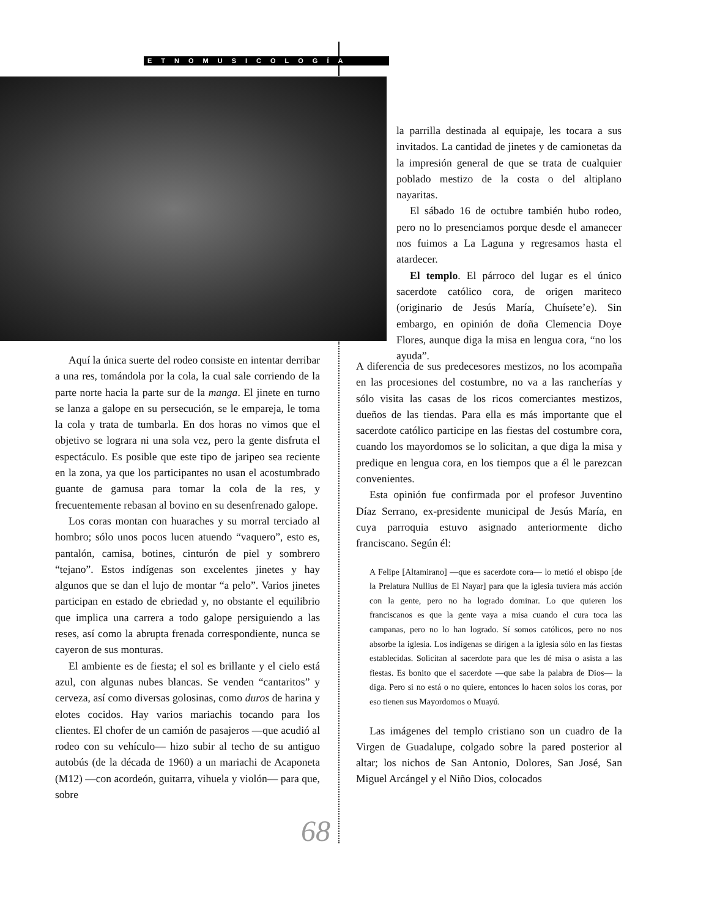ETNOMUSICOLOGÍA
Aquí la única suerte del rodeo consiste en intentar derribar a una res, tomándola por la cola, la cual sale corriendo de la parte norte hacia la parte sur de la manga. El jinete en turno se lanza a galope en su persecución, se le empareja, le toma la cola y trata de tumbarla. En dos horas no vimos que el objetivo se lograra ni una sola vez, pero la gente disfruta el espectáculo. Es posible que este tipo de jaripeo sea reciente en la zona, ya que los participantes no usan el acostumbrado guante de gamusa para tomar la cola de la res, y frecuentemente rebasan al bovino en su desenfrenado galope.
Los coras montan con huaraches y su morral terciado al hombro; sólo unos pocos lucen atuendo “vaquero”, esto es, pantalón, camisa, botines, cinturón de piel y sombrero “tejano”. Estos indígenas son excelentes jinetes y hay algunos que se dan el lujo de montar “a pelo”. Varios jinetes participan en estado de ebriedad y, no obstante el equilibrio que implica una carrera a todo galope persiguiendo a las reses, así como la abrupta frenada correspondiente, nunca se cayeron de sus monturas.
El ambiente es de fiesta; el sol es brillante y el cielo está azul, con algunas nubes blancas. Se venden “cantaritos” y cerveza, así como diversas golosinas, como duros de harina y elotes cocidos. Hay varios mariachis tocando para los clientes. El chofer de un camión de pasajeros —que acudió al rodeo con su vehículo— hizo subir al techo de su antiguo autobús (de la década de 1960) a un mariachi de Acaponeta (M12) —con acordeón, guitarra, vihuela y violón— para que, sobre
la parrilla destinada al equipaje, les tocara a sus invitados. La cantidad de jinetes y de camionetas da la impresión general de que se trata de cualquier poblado mestizo de la costa o del altiplano nayaritas.
El sábado 16 de octubre también hubo rodeo, pero no lo presenciamos porque desde el amanecer nos fuimos a La Laguna y regresamos hasta el atardecer.
El templo. El párroco del lugar es el único sacerdote católico cora, de origen mariteco (originario de Jesús María, Chuísete’e). Sin embargo, en opinión de doña Clemencia Doye Flores, aunque diga la misa en lengua cora, “no los ayuda”.
A diferencia de sus predecesores mestizos, no los acompaña en las procesiones del costumbre, no va a las rancherías y sólo visita las casas de los ricos comerciantes mestizos, dueños de las tiendas. Para ella es más importante que el sacerdote católico participe en las fiestas del costumbre cora, cuando los mayordomos se lo solicitan, a que diga la misa y predique en lengua cora, en los tiempos que a él le parezcan convenientes.
Esta opinión fue confirmada por el profesor Juventino Díaz Serrano, ex-presidente municipal de Jesús María, en cuya parroquia estuvo asignado anteriormente dicho franciscano. Según él:
A Felipe [Altamirano] —que es sacerdote cora— lo metió el obispo [de la Prelatura Nullius de El Nayar] para que la iglesia tuviera más acción con la gente, pero no ha logrado dominar. Lo que quieren los franciscanos es que la gente vaya a misa cuando el cura toca las campanas, pero no lo han logrado. Sí somos católicos, pero no nos absorbe la iglesia. Los indígenas se dirigen a la iglesia sólo en las fiestas establecidas. Solicitan al sacerdote para que les dé misa o asista a las fiestas. Es bonito que el sacerdote —que sabe la palabra de Dios— la diga. Pero si no está o no quiere, entonces lo hacen solos los coras, por eso tienen sus Mayordomos o Muayú.
Las imágenes del templo cristiano son un cuadro de la Virgen de Guadalupe, colgado sobre la pared posterior al altar; los nichos de San Antonio, Dolores, San José, San Miguel Arcángel y el Niño Dios, colocados
68